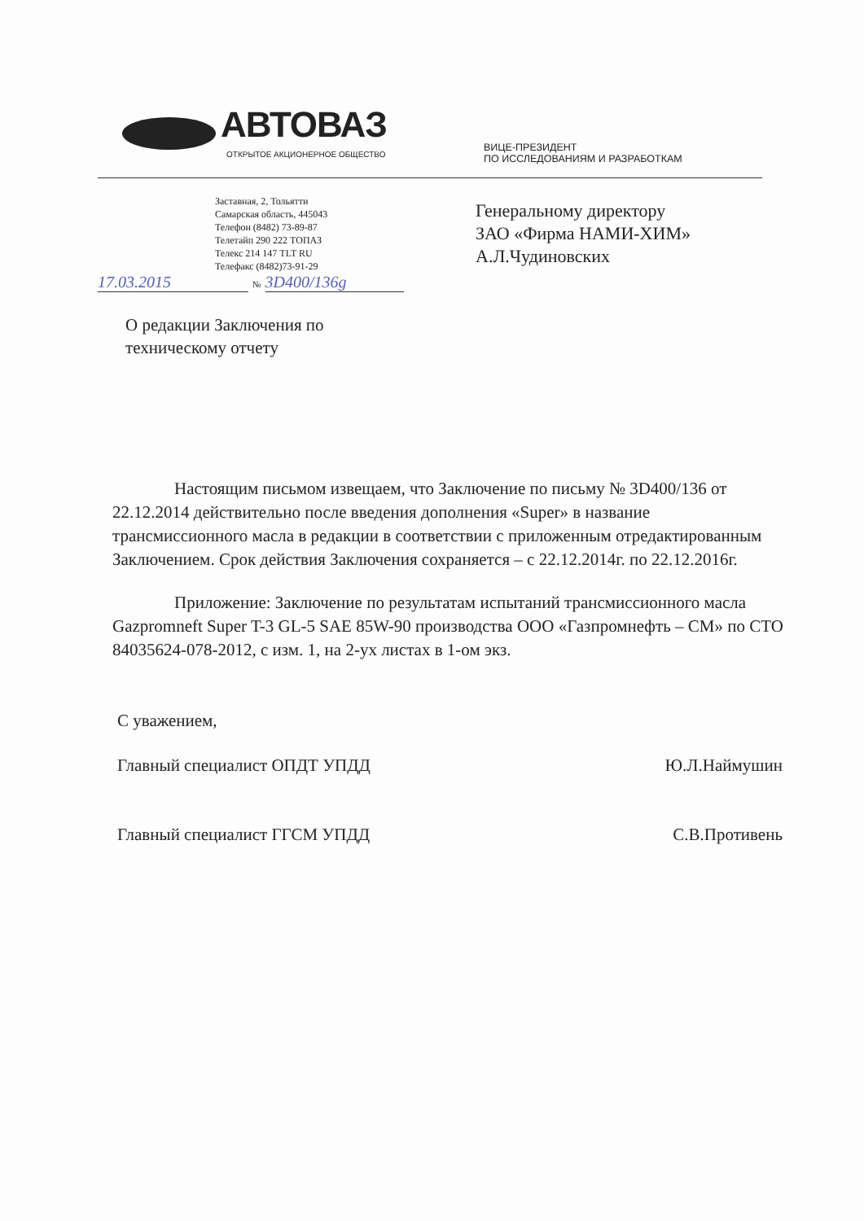АВТОВАЗ
ОТКРЫТОЕ АКЦИОНЕРНОЕ ОБЩЕСТВО
ВИЦЕ-ПРЕЗИДЕНТ
ПО ИССЛЕДОВАНИЯМ И РАЗРАБОТКАМ
Заставная, 2, Тольятти
Самарская область, 445043
Телефон (8482) 73-89-87
Телетайп 290 222 ТОПАЗ
Телекс 214 147 TLT RU
Телефакс (8482)73-91-29
Генеральному директору
ЗАО «Фирма НАМИ-ХИМ»
А.Л.Чудиновских
17.03.2015 № 3D400/136g
О редакции Заключения по
техническому отчету
Настоящим письмом извещаем, что Заключение по письму № 3D400/136 от 22.12.2014 действительно после введения дополнения «Super» в название трансмиссионного масла в редакции в соответствии с приложенным отредактированным Заключением. Срок действия Заключения сохраняется – с 22.12.2014г. по 22.12.2016г.
Приложение: Заключение по результатам испытаний трансмиссионного масла Gazpromneft Super T-3 GL-5 SAE 85W-90 производства ООО «Газпромнефть – СМ» по СТО 84035624-078-2012, с изм. 1, на 2-ух листах в 1-ом экз.
С уважением,
Главный специалист ОПДТ УПДД Ю.Л.Наймушин
Главный специалист ГГСМ УПДД С.В.Противень